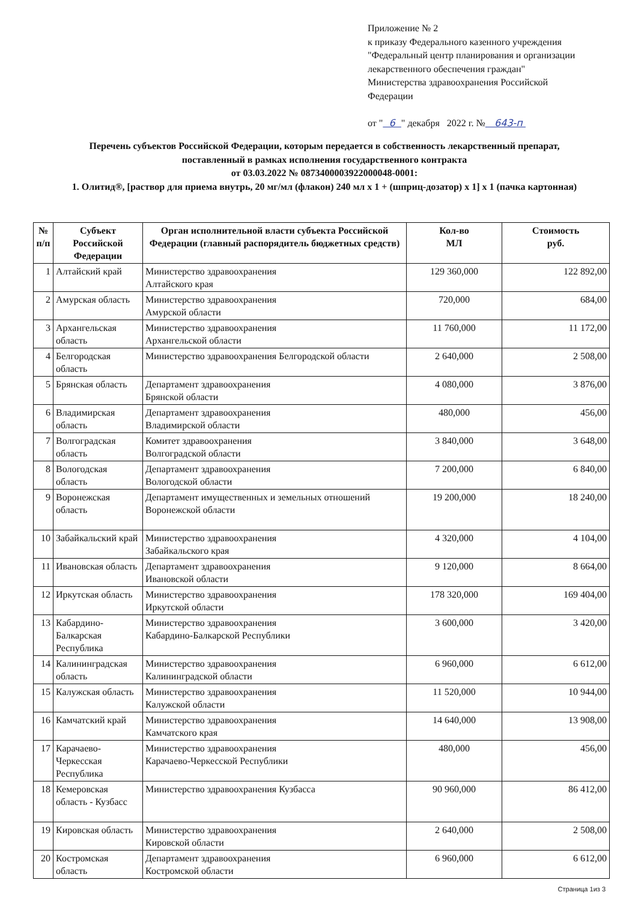Приложение № 2
к приказу Федерального казенного учреждения
"Федеральный центр планирования и организации
лекарственного обеспечения граждан"
Министерства здравоохранения Российской
Федерации
от " 6 " декабря 2022 г. № 643-п
Перечень субъектов Российской Федерации, которым передается в собственность лекарственный препарат,
поставленный в рамках исполнения государственного контракта
от 03.03.2022 № 0873400003922000048-0001:
1. Олитид®, [раствор для приема внутрь, 20 мг/мл (флакон) 240 мл x 1 + (шприц-дозатор) x 1] x 1 (пачка картонная)
| № п/п | Субъект Российской Федерации | Орган исполнительной власти субъекта Российской Федерации (главный распорядитель бюджетных средств) | Кол-во МЛ | Стоимость руб. |
| --- | --- | --- | --- | --- |
| 1 | Алтайский край | Министерство здравоохранения Алтайского края | 129 360,000 | 122 892,00 |
| 2 | Амурская область | Министерство здравоохранения Амурской области | 720,000 | 684,00 |
| 3 | Архангельская область | Министерство здравоохранения Архангельской области | 11 760,000 | 11 172,00 |
| 4 | Белгородская область | Министерство здравоохранения Белгородской области | 2 640,000 | 2 508,00 |
| 5 | Брянская область | Департамент здравоохранения Брянской области | 4 080,000 | 3 876,00 |
| 6 | Владимирская область | Департамент здравоохранения Владимирской области | 480,000 | 456,00 |
| 7 | Волгоградская область | Комитет здравоохранения Волгоградской области | 3 840,000 | 3 648,00 |
| 8 | Вологодская область | Департамент здравоохранения Вологодской области | 7 200,000 | 6 840,00 |
| 9 | Воронежская область | Департамент имущественных и земельных отношений Воронежской области | 19 200,000 | 18 240,00 |
| 10 | Забайкальский край | Министерство здравоохранения Забайкальского края | 4 320,000 | 4 104,00 |
| 11 | Ивановская область | Департамент здравоохранения Ивановской области | 9 120,000 | 8 664,00 |
| 12 | Иркутская область | Министерство здравоохранения Иркутской области | 178 320,000 | 169 404,00 |
| 13 | Кабардино-Балкарская Республика | Министерство здравоохранения Кабардино-Балкарской Республики | 3 600,000 | 3 420,00 |
| 14 | Калининградская область | Министерство здравоохранения Калининградской области | 6 960,000 | 6 612,00 |
| 15 | Калужская область | Министерство здравоохранения Калужской области | 11 520,000 | 10 944,00 |
| 16 | Камчатский край | Министерство здравоохранения Камчатского края | 14 640,000 | 13 908,00 |
| 17 | Карачаево-Черкесская Республика | Министерство здравоохранения Карачаево-Черкесской Республики | 480,000 | 456,00 |
| 18 | Кемеровская область - Кузбасс | Министерство здравоохранения Кузбасса | 90 960,000 | 86 412,00 |
| 19 | Кировская область | Министерство здравоохранения Кировской области | 2 640,000 | 2 508,00 |
| 20 | Костромская область | Департамент здравоохранения Костромской области | 6 960,000 | 6 612,00 |
Страница 1из 3